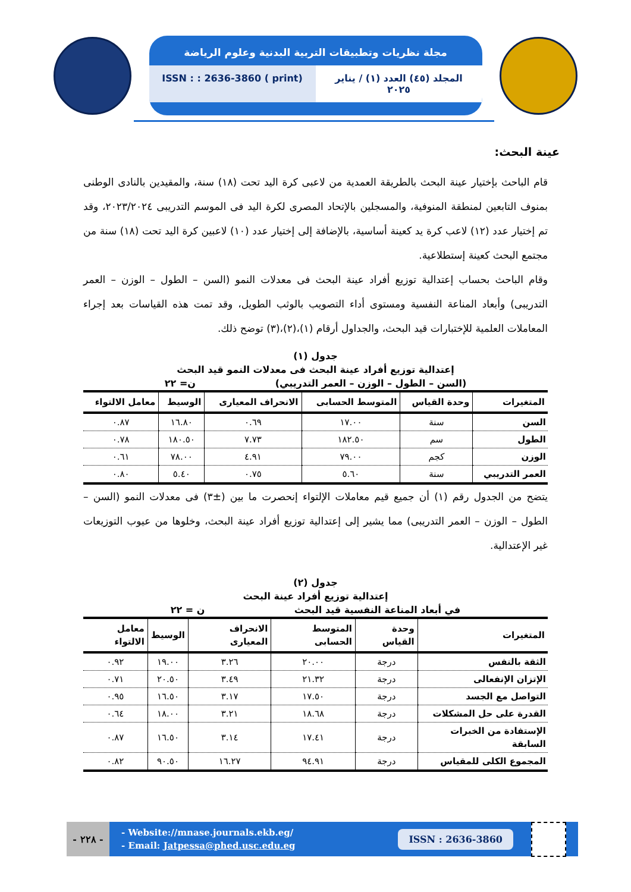مجلة نظريات وتطبيقات التربية البدنية وعلوم الرياضة
المجلد (٤٥) العدد (١) / يناير ٢٠٢٥
ISSN : : 2636-3860 ( print)
عينة البحث:
قام الباحث بإختيار عينة البحث بالطريقة العمدية من لاعبى كرة اليد تحت (١٨) سنة، والمقيدين بالنادى الوطنى بمنوف التابعين لمنطقة المنوفية، والمسجلين بالإتحاد المصرى لكرة اليد فى الموسم التدريبى ٢٠٢٣/٢٠٢٤، وقد تم إختيار عدد (١٢) لاعب كرة يد كعينة أساسية، بالإضافة إلى إختيار عدد (١٠) لاعبين كرة اليد تحت (١٨) سنة من مجتمع البحث كعينة إستطلاعية.
وقام الباحث بحساب إعتدالية توزيع أفراد عينة البحث فى معدلات النمو (السن – الطول – الوزن – العمر التدريبى) وأبعاد المناعة النفسية ومستوى أداء التصويب بالوثب الطويل، وقد تمت هذه القياسات بعد إجراء المعاملات العلمية للإختبارات قيد البحث، والجداول أرقام (١)،(٢)،(٣) توضح ذلك.
جدول (١)
إعتدالية توزيع أفراد عينة البحث فى معدلات النمو قيد البحث
(السن – الطول – الوزن – العمر التدريبي) ن= ٢٢
| المتغيرات | وحدة القياس | المتوسط الحسابى | الانحراف المعيارى | الوسيط | معامل الالتواء |
| --- | --- | --- | --- | --- | --- |
| السن | سنة | ١٧.٠٠ | ٠.٦٩ | ١٦.٨٠ | ٠.٨٧ |
| الطول | سم | ١٨٢.٥٠ | ٧.٧٣ | ١٨٠.٥٠ | ٠.٧٨ |
| الوزن | كجم | ٧٩.٠٠ | ٤.٩١ | ٧٨.٠٠ | ٠.٦١ |
| العمر التدريبي | سنة | ٥.٦٠ | ٠.٧٥ | ٥.٤٠ | ٠.٨٠ |
يتضح من الجدول رقم (١) أن جميع قيم معاملات الإلتواء إنحصرت ما بين (±٣) فى معدلات النمو (السن – الطول – الوزن – العمر التدريبى) مما يشير إلى إعتدالية توزيع أفراد عينة البحث، وخلوها من عيوب التوزيعات غير الإعتدالية.
جدول (٢)
إعتدالية توزيع أفراد عينة البحث
في أبعاد المناعة النفسية قيد البحث ن = ٢٢
| المتغيرات | وحدة القياس | المتوسط الحسابى | الانحراف المعيارى | الوسيط | معامل الالتواء |
| --- | --- | --- | --- | --- | --- |
| الثقة بالنفس | درجة | ٢٠.٠٠ | ٣.٢٦ | ١٩.٠٠ | ٠.٩٢ |
| الإتزان الإنفعالى | درجة | ٢١.٣٢ | ٣.٤٩ | ٢٠.٥٠ | ٠.٧١ |
| التواصل مع الجسد | درجة | ١٧.٥٠ | ٣.١٧ | ١٦.٥٠ | ٠.٩٥ |
| القدرة على حل المشكلات | درجة | ١٨.٦٨ | ٣.٢١ | ١٨.٠٠ | ٠.٦٤ |
| الإستفادة من الخبرات السابقة | درجة | ١٧.٤١ | ٣.١٤ | ١٦.٥٠ | ٠.٨٧ |
| المجموع الكلى للمقياس | درجة | ٩٤.٩١ | ١٦.٢٧ | ٩٠.٥٠ | ٠.٨٢ |
- ٢٢٨ -
- Website://mnase.journals.ekb.eg/
- Email: Jatpessa@phed.usc.edu.eg
ISSN : 2636-3860